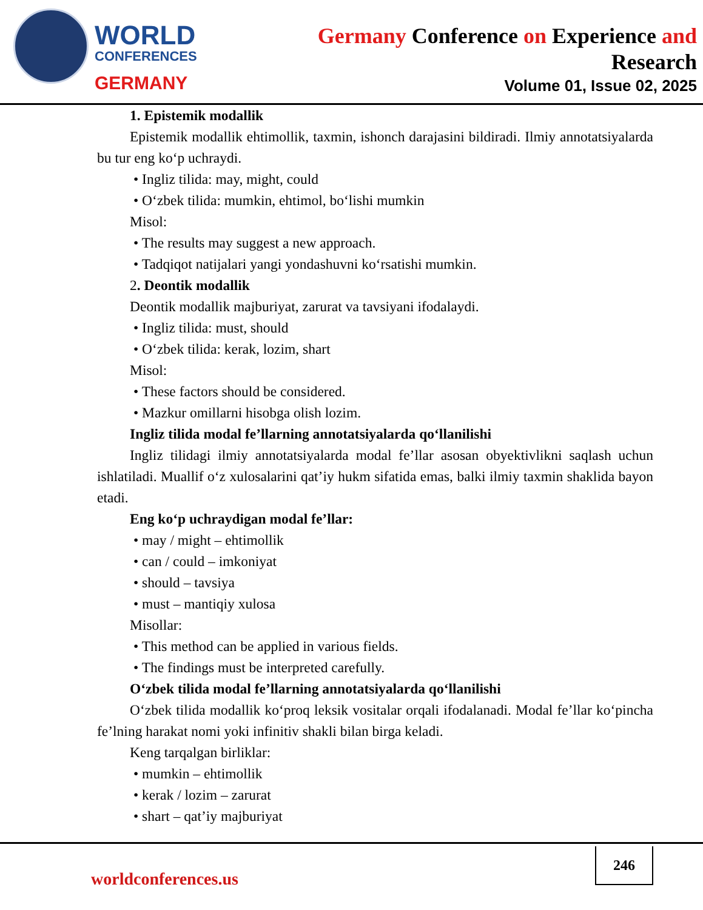WORLD
CONFERENCES
GERMANY
Germany Conference on Experience and
Research
Volume 01, Issue 02, 2025
1. Epistemik modallik
Epistemik modallik ehtimollik, taxmin, ishonch darajasini bildiradi. Ilmiy annotatsiyalarda bu tur eng ko‘p uchraydi.
• Ingliz tilida: may, might, could
• O‘zbek tilida: mumkin, ehtimol, bo‘lishi mumkin
Misol:
• The results may suggest a new approach.
• Tadqiqot natijalari yangi yondashuvni ko‘rsatishi mumkin.
2. Deontik modallik
Deontik modallik majburiyat, zarurat va tavsiyani ifodalaydi.
• Ingliz tilida: must, should
• O‘zbek tilida: kerak, lozim, shart
Misol:
• These factors should be considered.
• Mazkur omillarni hisobga olish lozim.
Ingliz tilida modal fe’llarning annotatsiyalarda qo‘llanilishi
Ingliz tilidagi ilmiy annotatsiyalarda modal fe’llar asosan obyektivlikni saqlash uchun ishlatiladi. Muallif o‘z xulosalarini qat’iy hukm sifatida emas, balki ilmiy taxmin shaklida bayon etadi.
Eng ko‘p uchraydigan modal fe’llar:
• may / might – ehtimollik
• can / could – imkoniyat
• should – tavsiya
• must – mantiqiy xulosa
Misollar:
• This method can be applied in various fields.
• The findings must be interpreted carefully.
O‘zbek tilida modal fe’llarning annotatsiyalarda qo‘llanilishi
O‘zbek tilida modallik ko‘proq leksik vositalar orqali ifodalanadi. Modal fe’llar ko‘pincha fe’lning harakat nomi yoki infinitiv shakli bilan birga keladi.
Keng tarqalgan birliklar:
• mumkin – ehtimollik
• kerak / lozim – zarurat
• shart – qat’iy majburiyat
worldconferences.us
246